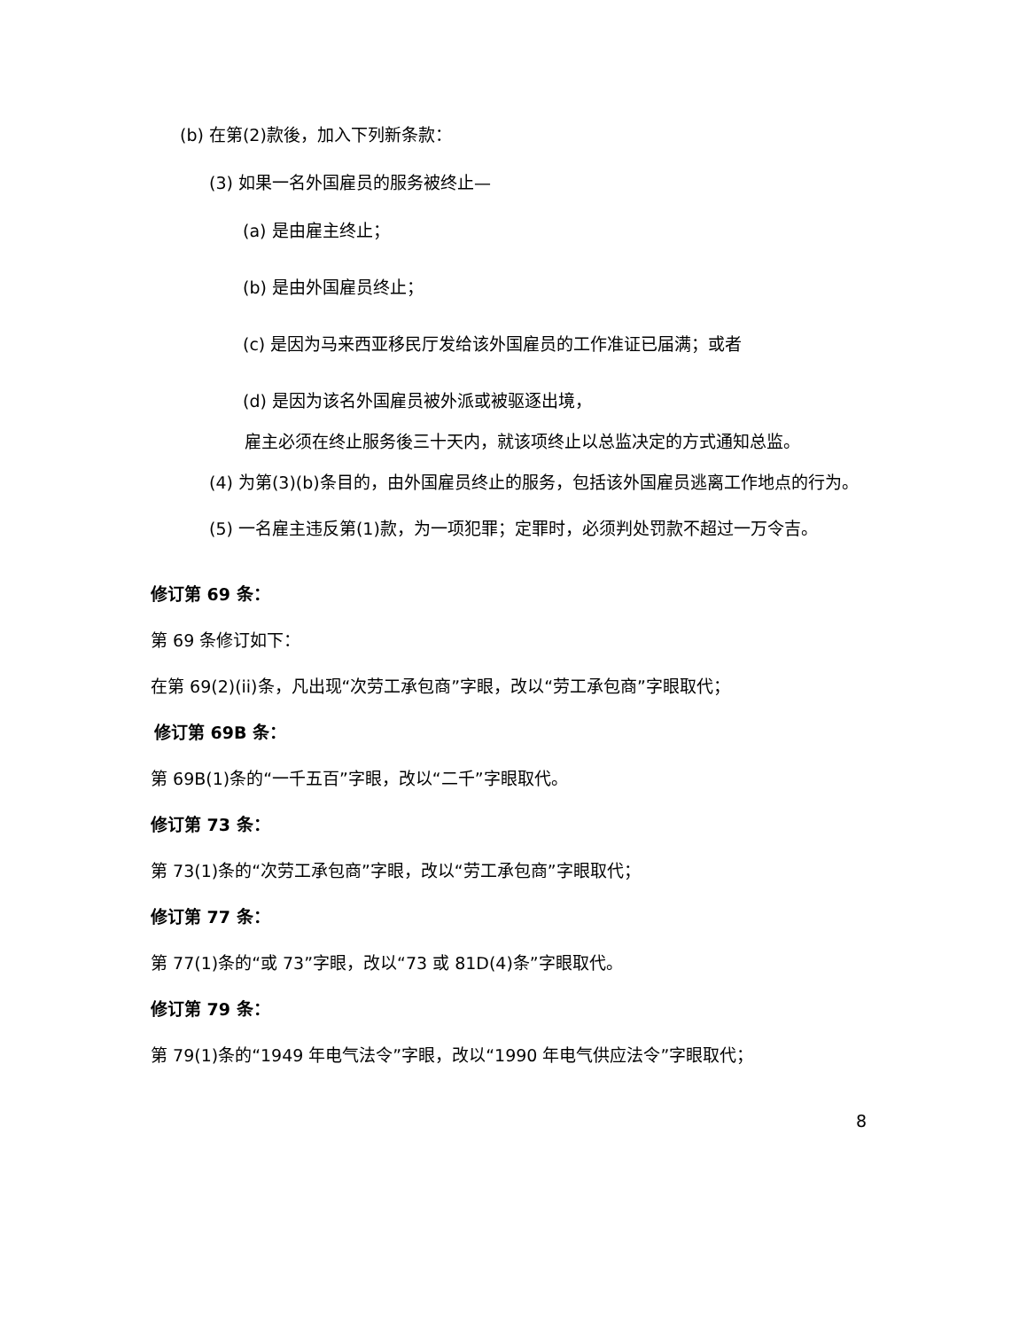(b) 在第(2)款後，加入下列新条款：
(3) 如果一名外国雇员的服务被终止—
(a) 是由雇主终止；
(b) 是由外国雇员终止；
(c) 是因为马来西亚移民厅发给该外国雇员的工作准证已届满；或者
(d) 是因为该名外国雇员被外派或被驱逐出境，
雇主必须在终止服务後三十天内，就该项终止以总监决定的方式通知总监。
(4) 为第(3)(b)条目的，由外国雇员终止的服务，包括该外国雇员逃离工作地点的行为。
(5) 一名雇主违反第(1)款，为一项犯罪；定罪时，必须判处罚款不超过一万令吉。
修订第 69 条：
第 69 条修订如下：
在第 69(2)(ii)条，凡出现“次劳工承包商”字眼，改以“劳工承包商”字眼取代；
修订第 69B 条：
第 69B(1)条的“一千五百”字眼，改以“二千”字眼取代。
修订第 73 条：
第 73(1)条的“次劳工承包商”字眼，改以“劳工承包商”字眼取代；
修订第 77 条：
第 77(1)条的“或 73”字眼，改以“73 或 81D(4)条”字眼取代。
修订第 79 条：
第 79(1)条的“1949 年电气法令”字眼，改以“1990 年电气供应法令”字眼取代；
8